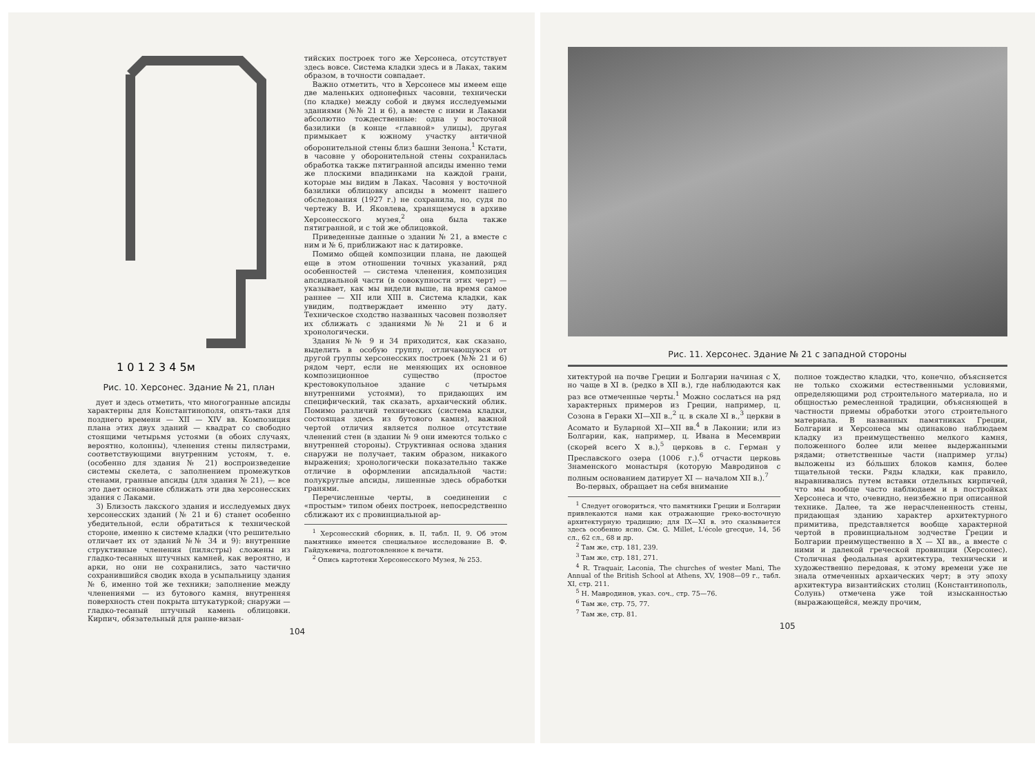1 0 1 2 3 4 5м
Рис. 10. Херсонес. Здание № 21, план
дует и здесь отметить, что многогранные апсиды характерны для Константинополя, опять-таки для позднего времени — XII — XIV вв. Композиция плана этих двух зданий — квадрат со свободно стоящими четырьмя устоями (в обоих случаях, вероятно, колонны), членения стены пилястрами, соответствующими внутренним устоям, т. е. (особенно для здания № 21) воспроизведение системы скелета, с заполнением промежутков стенами, гранные апсиды (для здания № 21), — все это дает основание сближать эти два херсонесских здания с Лаками.
3) Близость лакского здания и исследуемых двух херсонесских зданий (№ 21 и 6) станет особенно убедительной, если обратиться к технической стороне, именно к системе кладки (что решительно отличает их от зданий №№ 34 и 9): внутренние структивные членения (пилястры) сложены из гладко-тесанных штучных камней, как вероятно, и арки, но они не сохранились, зато частично сохранившийся сводик входа в усыпальницу здания № 6, именно той же техники; заполнение между членениями — из бутового камня, внутренняя поверхность стен покрыта штукатуркой; снаружи — гладко-тесаный штучный камень облицовки. Кирпич, обязательный для ранне-визан-
тийских построек того же Херсонеса, отсутствует здесь вовсе. Система кладки здесь и в Лаках, таким образом, в точности совпадает.
Важно отметить, что в Херсонесе мы имеем еще две маленьких однонефных часовни, технически (по кладке) между собой и двумя исследуемыми зданиями (№№ 21 и 6), а вместе с ними и Лаками абсолютно тождественные: одна у восточной базилики (в конце «главной» улицы), другая примыкает к южному участку античной оборонительной стены близ башни Зенона.<sup>1</sup> Кстати, в часовне у оборонительной стены сохранилась обработка также пятигранной апсиды именно теми же плоскими впадинками на каждой грани, которые мы видим в Лаках. Часовня у восточной базилики облицовку апсиды в момент нашего обследования (1927 г.) не сохранила, но, судя по чертежу В. И. Яковлева, хранящемуся в архиве Херсонесского музея,<sup>2</sup> она была также пятигранной, и с той же облицовкой.
Приведенные данные о здании № 21, а вместе с ним и № 6, приближают нас к датировке.
Помимо общей композиции плана, не дающей еще в этом отношении точных указаний, ряд особенностей — система членения, композиция апсидиальной части (в совокупности этих черт) — указывает, как мы видели выше, на время самое раннее — XII или XIII в. Система кладки, как увидим, подтверждает именно эту дату. Техническое сходство названных часовен позволяет их сближать с зданиями №№ 21 и 6 и хронологически.
Здания №№ 9 и 34 приходится, как сказано, выделить в особую группу, отличающуюся от другой группы херсонесских построек (№№ 21 и 6) рядом черт, если не меняющих их основное композиционное существо (простое крестовокупольное здание с четырьмя внутренними устоями), то придающих им специфический, так сказать, архаический облик. Помимо различий технических (система кладки, состоящая здесь из бутового камня), важной чертой отличия является полное отсутствие членений стен (в здании № 9 они имеются только с внутренней стороны). Структивная основа здания снаружи не получает, таким образом, никакого выражения; хронологически показательно также отличие в оформлении апсидальной части: полукруглые апсиды, лишенные здесь обработки гранями.
Перечисленные черты, в соединении с «простым» типом обеих построек, непосредственно сближают их с провинциальной ар-
<sup>1</sup> Херсонесский сборник, в. II, табл. II, 9. Об этом памятнике имеется специальное исследование В. Ф. Гайдукевича, подготовленное к печати.
<sup>2</sup> Опись картотеки Херсонесского Музея, № 253.
104
Рис. 11. Херсонес. Здание № 21 с западной стороны
хитектурой на почве Греции и Болгарии начиная с X, но чаще в XI в. (редко в XII в.), где наблюдаются как раз все отмеченные черты.<sup>1</sup> Можно сослаться на ряд характерных примеров из Греции, например, ц. Созона в Гераки XI—XII в.,<sup>2</sup> ц. в скале XI в.,<sup>3</sup> церкви в Асомато и Буларной XI—XII вв.<sup>4</sup> в Лаконии; или из Болгарии, как, например, ц. Ивана в Месемврии (скорей всего X в.),<sup>5</sup> церковь в с. Герман у Преславского озера (1006 г.).<sup>6</sup> отчасти церковь Знаменского монастыря (которую Мавродинов с полным основанием датирует XI — началом XII в.).<sup>7</sup>
Во-первых, обращает на себя внимание
<sup>1</sup> Следует оговориться, что памятники Греции и Болгарии привлекаются нами как отражающие греко-восточную архитектурную традицию; для IX—XI в. это сказывается здесь особенно ясно. См. G. Millet, L'école grecque, 14, 56 сл., 62 сл., 68 и др.
<sup>2</sup> Там же, стр. 181, 239.
<sup>3</sup> Там же, стр. 181, 271.
<sup>4</sup> R. Traquair, Laconia, The churches of wester Mani, The Annual of the British School at Athens, XV, 1908—09 г., табл. XI, стр. 211.
<sup>5</sup> Н. Мавродинов, указ. соч., стр. 75—76.
<sup>6</sup> Там же, стр. 75, 77.
<sup>7</sup> Там же, стр. 81.
полное тождество кладки, что, конечно, объясняется не только схожими естественными условиями, определяющими род строительного материала, но и общностью ремесленной традиции, объясняющей в частности приемы обработки этого строительного материала. В названных памятниках Греции, Болгарии и Херсонеса мы одинаково наблюдаем кладку из преимущественно мелкого камня, положенного более или менее выдержанными рядами; ответственные части (например углы) выложены из бо́льших блоков камня, более тщательной тески. Ряды кладки, как правило, выравнивались путем вставки отдельных кирпичей, что мы вообще часто наблюдаем и в постройках Херсонеса и что, очевидно, неизбежно при описанной технике. Далее, та же нерасчлененность стены, придающая зданию характер архитектурного примитива, представляется вообще характерной чертой в провинциальном зодчестве Греции и Болгарии преимущественно в X — XI вв., а вместе с ними и далекой греческой провинции (Херсонес). Столичная феодальная архитектура, технически и художественно передовая, к этому времени уже не знала отмеченных архаических черт; в эту эпоху архитектура византийских столиц (Константинополь, Солунь) отмечена уже той изысканностью (выражающейся, между прочим,
105